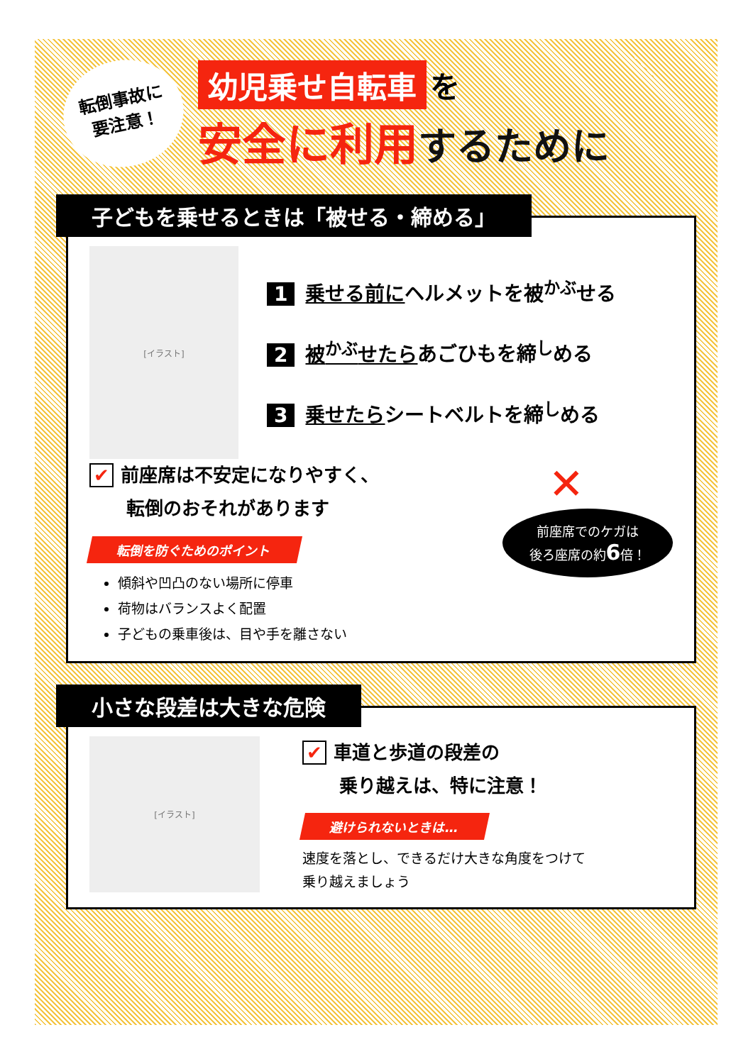転倒事故に
要注意！
幼児乗せ自転車 を
安全に利用するために
子どもを乗せるときは「被せる・締める」
[イラスト]
1 乗せる前にヘルメットを被<sup>かぶ</sup>せる
2 被<sup>かぶ</sup>せたらあごひもを締<sup>し</sup>める
3 乗せたらシートベルトを締<sup>し</sup>める
✔ 前座席は不安定になりやすく、
　　転倒のおそれがあります
転倒を防ぐためのポイント
傾斜や凹凸のない場所に停車
荷物はバランスよく配置
子どもの乗車後は、目や手を離さない
✕
前座席でのケガは
後ろ座席の約6倍！
小さな段差は大きな危険
[イラスト]
✔ 車道と歩道の段差の
　　乗り越えは、特に注意！
避けられないときは…
速度を落とし、できるだけ大きな角度をつけて
乗り越えましょう